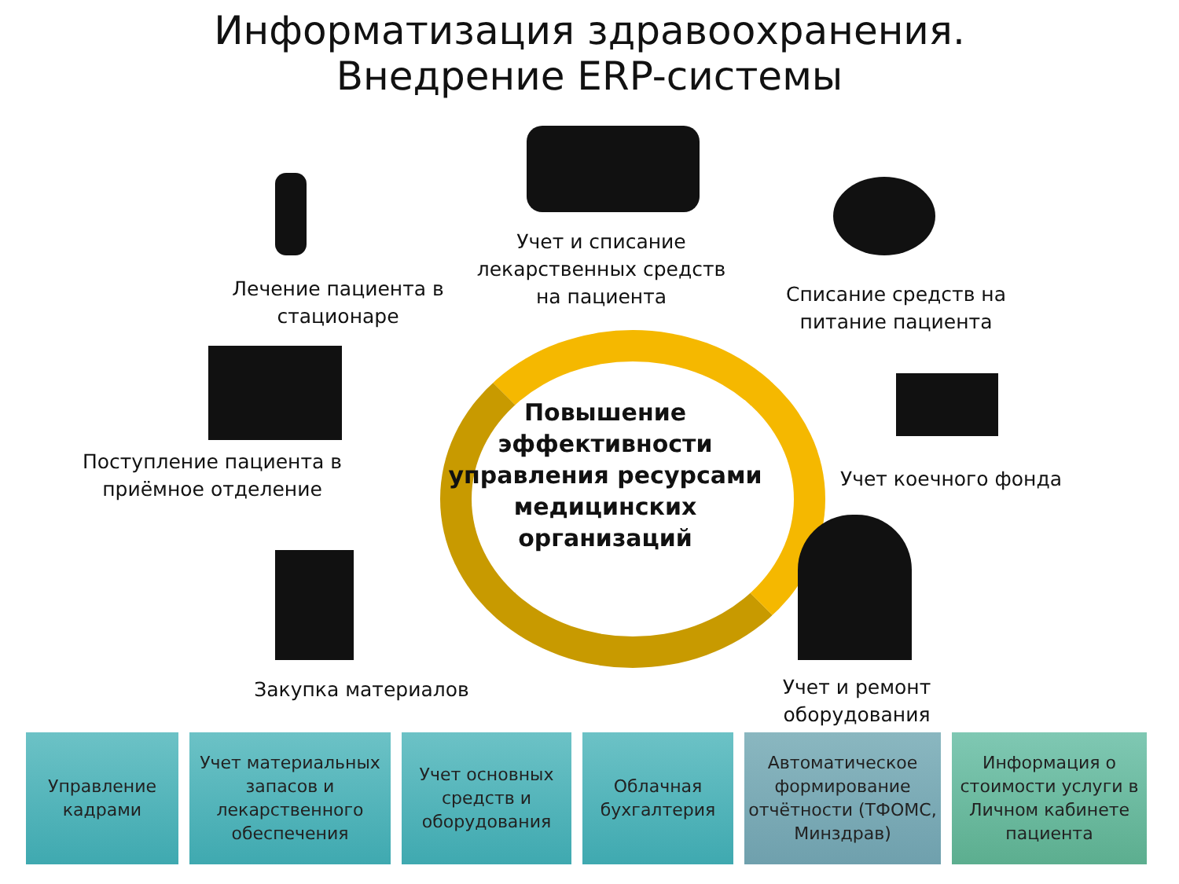Информатизация здравоохранения.
Внедрение ERP-системы
Повышение эффективности управления ресурсами медицинских организаций
Лечение пациента в стационаре
Учет и списание лекарственных средств на пациента
Списание средств на питание пациента
Поступление пациента в приёмное отделение
Учет коечного фонда
Закупка материалов
Учет и ремонт оборудования
Управление кадрами
Учет материальных запасов и лекарственного обеспечения
Учет основных средств и оборудования
Облачная бухгалтерия
Автоматическое формирование отчётности (ТФОМС, Минздрав)
Информация о стоимости услуги в Личном кабинете пациента